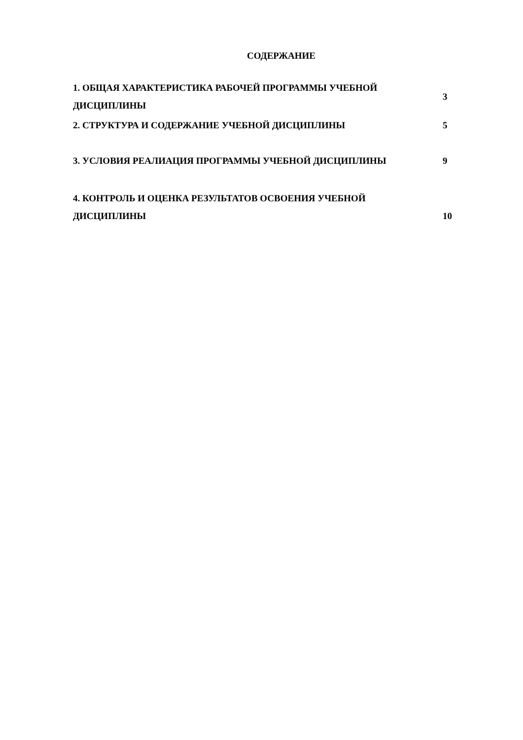СОДЕРЖАНИЕ
| 1. ОБЩАЯ ХАРАКТЕРИСТИКА РАБОЧЕЙ ПРОГРАММЫ УЧЕБНОЙ ДИСЦИПЛИНЫ | 3 |
| 2. СТРУКТУРА И СОДЕРЖАНИЕ УЧЕБНОЙ ДИСЦИПЛИНЫ | 5 |
| 3. УСЛОВИЯ РЕАЛИАЦИЯ ПРОГРАММЫ УЧЕБНОЙ ДИСЦИПЛИНЫ | 9 |
| 4. КОНТРОЛЬ И ОЦЕНКА РЕЗУЛЬТАТОВ ОСВОЕНИЯ УЧЕБНОЙ ДИСЦИПЛИНЫ | 10 |